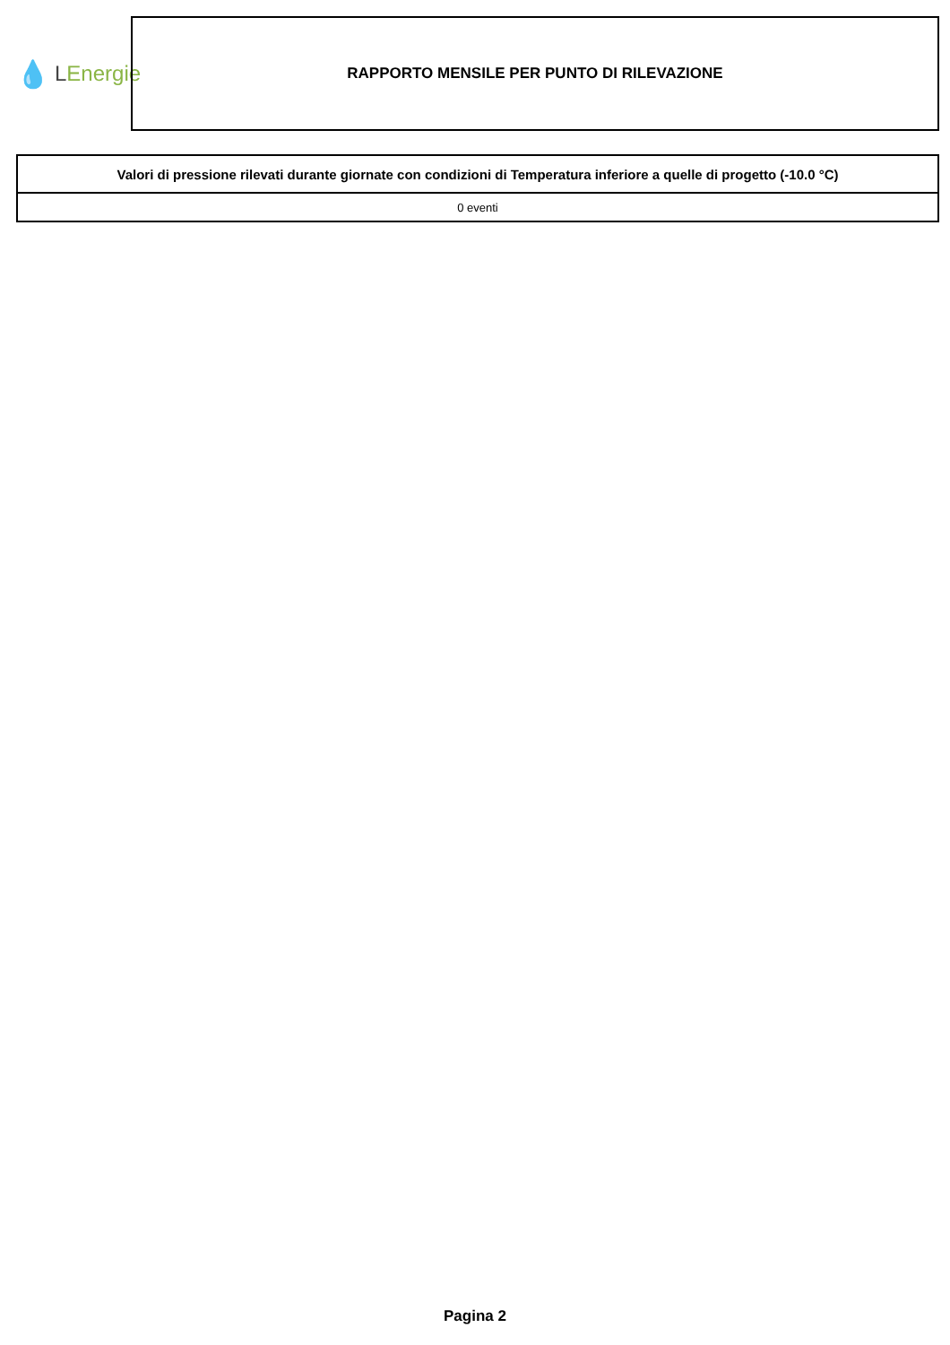💧 L Energie
RAPPORTO MENSILE PER PUNTO DI RILEVAZIONE
| Valori di pressione rilevati durante giornate con condizioni di Temperatura inferiore a quelle di progetto (-10.0 °C) |
| --- |
| 0 eventi |
Pagina 2